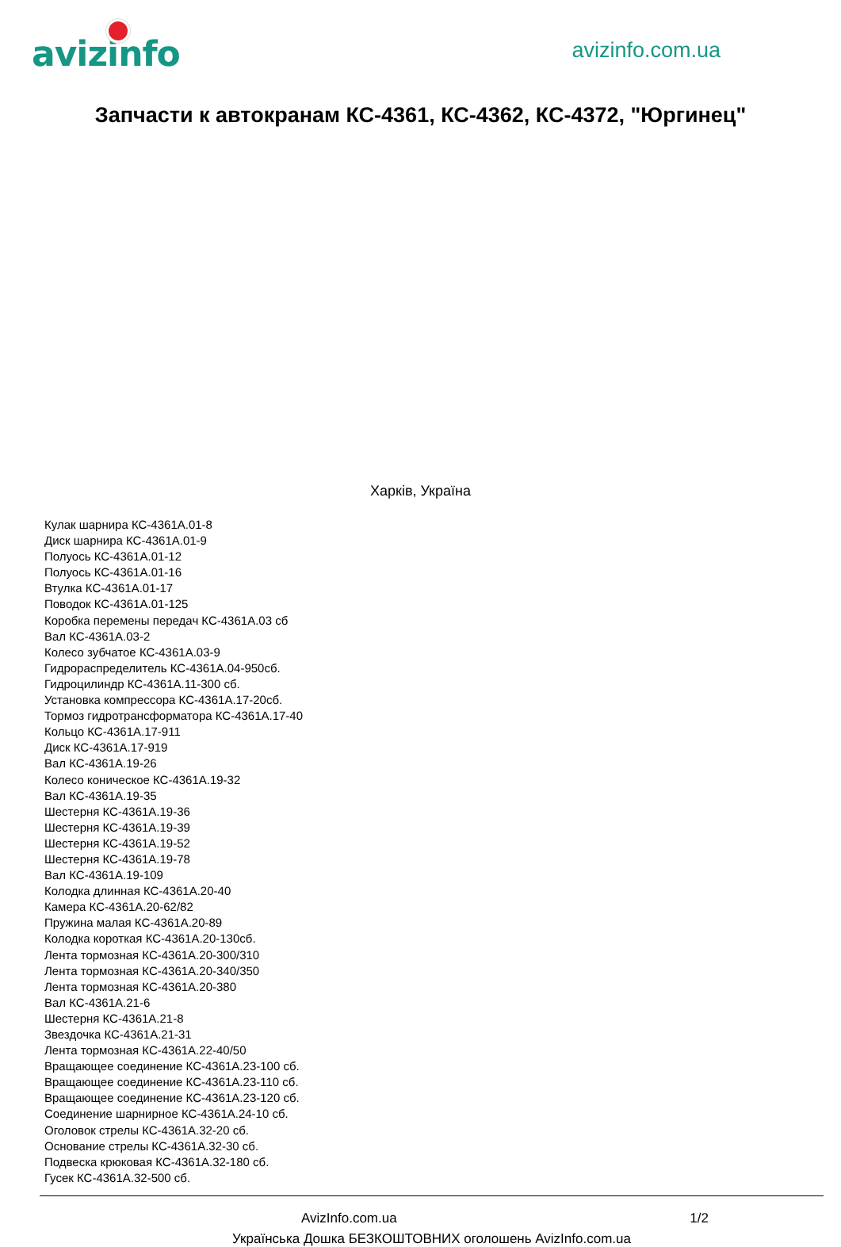avizinfo
avizinfo.com.ua
Запчасти к автокранам КС-4361, КС-4362, КС-4372, "Юргинец"
Харків, Україна
Кулак шарнира КС-4361А.01-8
Диск шарнира КС-4361А.01-9
Полуось КС-4361А.01-12
Полуось КС-4361А.01-16
Втулка КС-4361А.01-17
Поводок КС-4361А.01-125
Коробка перемены передач КС-4361А.03 сб
Вал КС-4361А.03-2
Колесо зубчатое КС-4361А.03-9
Гидрораспределитель КС-4361А.04-950сб.
Гидроцилиндр КС-4361А.11-300 сб.
Установка компрессора КС-4361А.17-20сб.
Тормоз гидротрансформатора КС-4361А.17-40
Кольцо КС-4361А.17-911
Диск КС-4361А.17-919
Вал КС-4361А.19-26
Колесо коническое КС-4361А.19-32
Вал КС-4361А.19-35
Шестерня КС-4361А.19-36
Шестерня КС-4361А.19-39
Шестерня КС-4361А.19-52
Шестерня КС-4361А.19-78
Вал КС-4361А.19-109
Колодка длинная КС-4361А.20-40
Камера КС-4361А.20-62/82
Пружина малая КС-4361А.20-89
Колодка короткая КС-4361А.20-130сб.
Лента тормозная КС-4361А.20-300/310
Лента тормозная КС-4361А.20-340/350
Лента тормозная КС-4361А.20-380
Вал КС-4361А.21-6
Шестерня КС-4361А.21-8
Звездочка КС-4361А.21-31
Лента тормозная КС-4361А.22-40/50
Вращающее соединение КС-4361А.23-100 сб.
Вращающее соединение КС-4361А.23-110 сб.
Вращающее соединение КС-4361А.23-120 сб.
Соединение шарнирное КС-4361А.24-10 сб.
Оголовок стрелы КС-4361А.32-20 сб.
Основание стрелы КС-4361А.32-30 сб.
Подвеска крюковая КС-4361А.32-180 сб.
Гусек КС-4361А.32-500 сб.
AvizInfo.com.ua 1/2
Українська Дошка БЕЗКОШТОВНИХ оголошень AvizInfo.com.ua